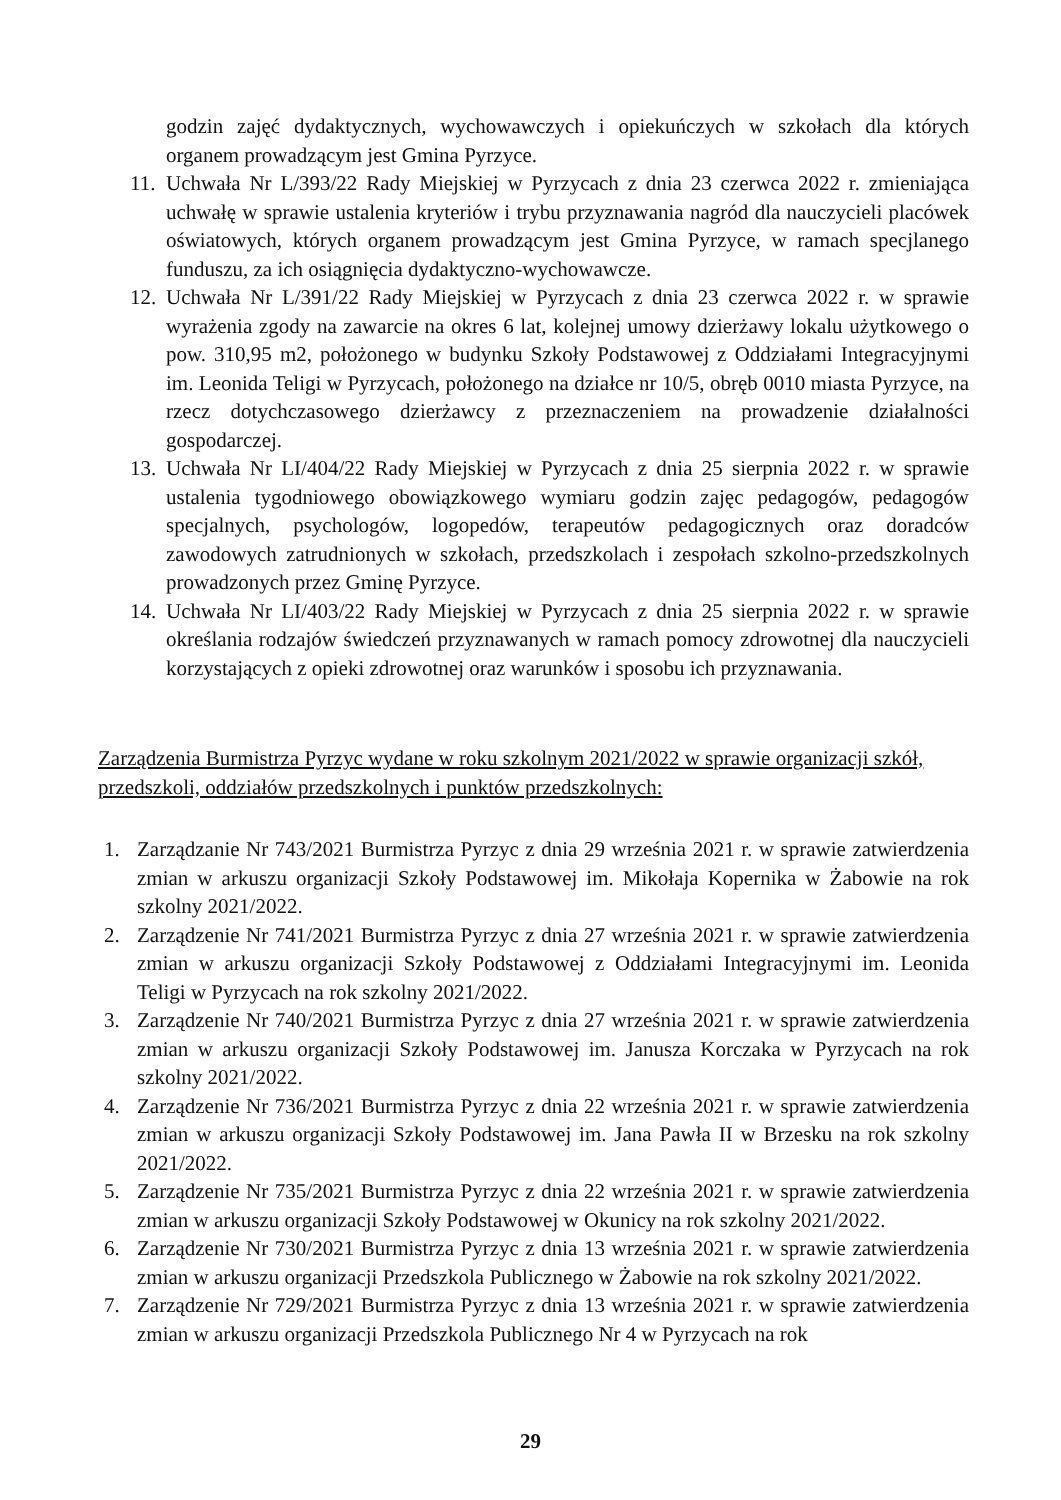godzin zajęć dydaktycznych, wychowawczych i opiekuńczych w szkołach dla których organem prowadzącym jest Gmina Pyrzyce.
11. Uchwała Nr L/393/22 Rady Miejskiej w Pyrzycach z dnia 23 czerwca 2022 r. zmieniająca uchwałę w sprawie ustalenia kryteriów i trybu przyznawania nagród dla nauczycieli placówek oświatowych, których organem prowadzącym jest Gmina Pyrzyce, w ramach specjlanego funduszu, za ich osiągnięcia dydaktyczno-wychowawcze.
12. Uchwała Nr L/391/22 Rady Miejskiej w Pyrzycach z dnia 23 czerwca 2022 r. w sprawie wyrażenia zgody na zawarcie na okres 6 lat, kolejnej umowy dzierżawy lokalu użytkowego o pow. 310,95 m2, położonego w budynku Szkoły Podstawowej z Oddziałami Integracyjnymi im. Leonida Teligi w Pyrzycach, położonego na działce nr 10/5, obręb 0010 miasta Pyrzyce, na rzecz dotychczasowego dzierżawcy z przeznaczeniem na prowadzenie działalności gospodarczej.
13. Uchwała Nr LI/404/22 Rady Miejskiej w Pyrzycach z dnia 25 sierpnia 2022 r. w sprawie ustalenia tygodniowego obowiązkowego wymiaru godzin zajęc pedagogów, pedagogów specjalnych, psychologów, logopedów, terapeutów pedagogicznych oraz doradców zawodowych zatrudnionych w szkołach, przedszkolach i zespołach szkolno-przedszkolnych prowadzonych przez Gminę Pyrzyce.
14. Uchwała Nr LI/403/22 Rady Miejskiej w Pyrzycach z dnia 25 sierpnia 2022 r. w sprawie określania rodzajów świedczeń przyznawanych w ramach pomocy zdrowotnej dla nauczycieli korzystających z opieki zdrowotnej oraz warunków i sposobu ich przyznawania.
Zarządzenia Burmistrza Pyrzyc wydane w roku szkolnym 2021/2022 w sprawie organizacji szkół, przedszkoli, oddziałów przedszkolnych i punktów przedszkolnych:
1. Zarządzanie Nr 743/2021 Burmistrza Pyrzyc z dnia 29 września 2021 r. w sprawie zatwierdzenia zmian w arkuszu organizacji Szkoły Podstawowej im. Mikołaja Kopernika w Żabowie na rok szkolny 2021/2022.
2. Zarządzenie Nr 741/2021 Burmistrza Pyrzyc z dnia 27 września 2021 r. w sprawie zatwierdzenia zmian w arkuszu organizacji Szkoły Podstawowej z Oddziałami Integracyjnymi im. Leonida Teligi w Pyrzycach na rok szkolny 2021/2022.
3. Zarządzenie Nr 740/2021 Burmistrza Pyrzyc z dnia 27 września 2021 r. w sprawie zatwierdzenia zmian w arkuszu organizacji Szkoły Podstawowej im. Janusza Korczaka w Pyrzycach na rok szkolny 2021/2022.
4. Zarządzenie Nr 736/2021 Burmistrza Pyrzyc z dnia 22 września 2021 r. w sprawie zatwierdzenia zmian w arkuszu organizacji Szkoły Podstawowej im. Jana Pawła II w Brzesku na rok szkolny 2021/2022.
5. Zarządzenie Nr 735/2021 Burmistrza Pyrzyc z dnia 22 września 2021 r. w sprawie zatwierdzenia zmian w arkuszu organizacji Szkoły Podstawowej w Okunicy na rok szkolny 2021/2022.
6. Zarządzenie Nr 730/2021 Burmistrza Pyrzyc z dnia 13 września 2021 r. w sprawie zatwierdzenia zmian w arkuszu organizacji Przedszkola Publicznego w Żabowie na rok szkolny 2021/2022.
7. Zarządzenie Nr 729/2021 Burmistrza Pyrzyc z dnia 13 września 2021 r. w sprawie zatwierdzenia zmian w arkuszu organizacji Przedszkola Publicznego Nr 4 w Pyrzycach na rok
29